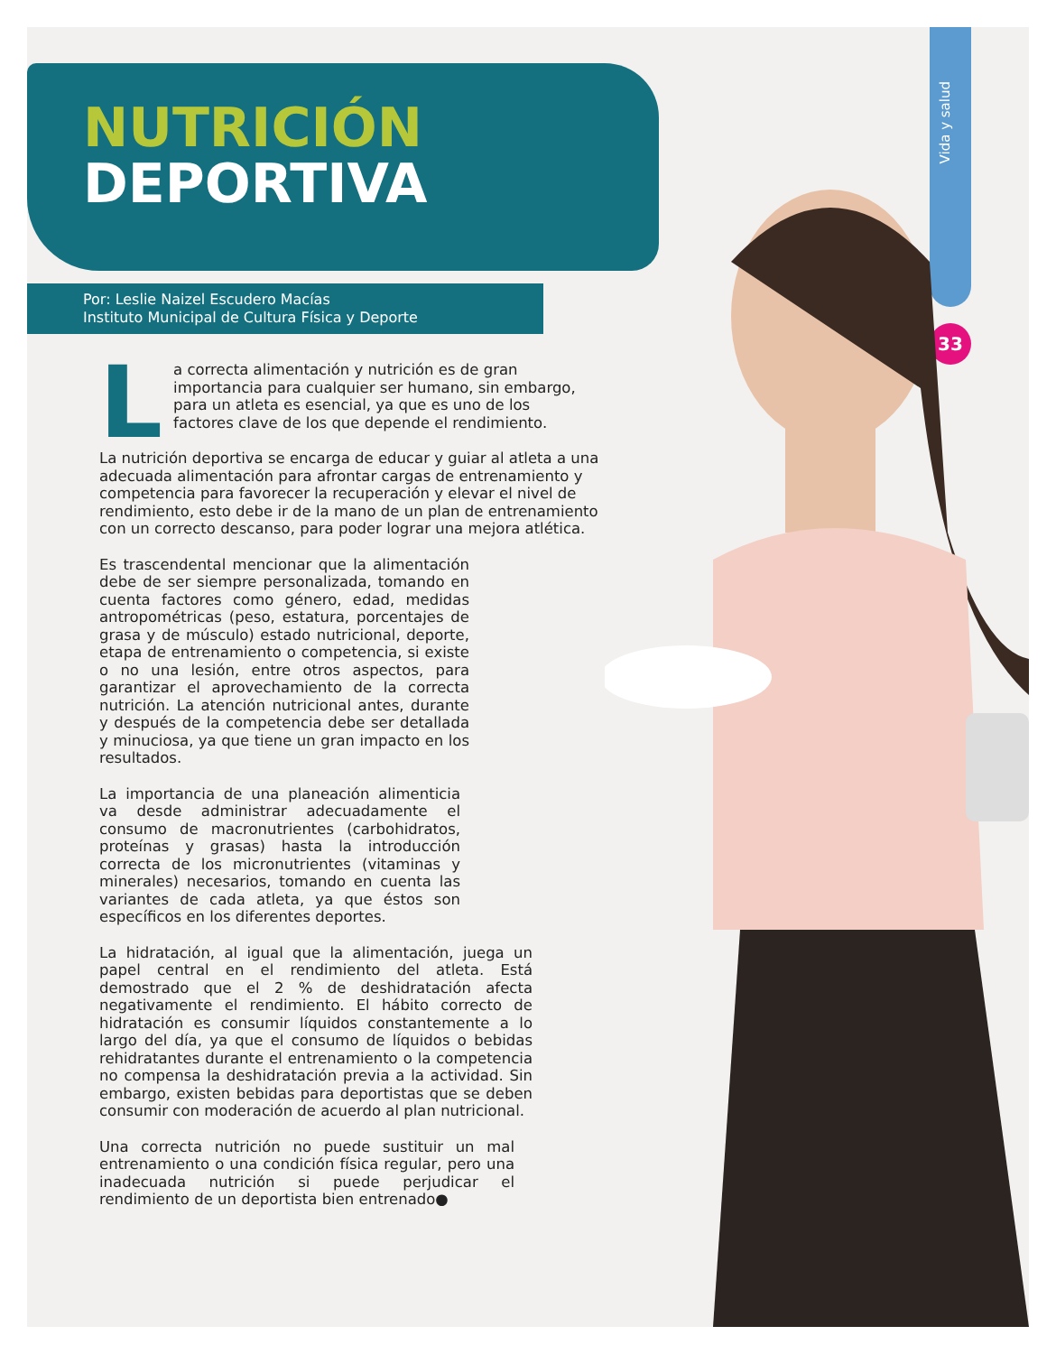Vida y salud
33
NUTRICIÓN
DEPORTIVA
Por: Leslie Naizel Escudero Macías
Instituto Municipal de Cultura Física y Deporte
La correcta alimentación y nutrición es de gran importancia para cualquier ser humano, sin embargo, para un atleta es esencial, ya que es uno de los factores clave de los que depende el rendimiento.
La nutrición deportiva se encarga de educar y guiar al atleta a una adecuada alimentación para afrontar cargas de entrenamiento y competencia para favorecer la recuperación y elevar el nivel de rendimiento, esto debe ir de la mano de un plan de entrenamiento con un correcto descanso, para poder lograr una mejora atlética.
Es trascendental mencionar que la alimentación debe de ser siempre personalizada, tomando en cuenta factores como género, edad, medidas antropométricas (peso, estatura, porcentajes de grasa y de músculo) estado nutricional, deporte, etapa de entrenamiento o competencia, si existe o no una lesión, entre otros aspectos, para garantizar el aprovechamiento de la correcta nutrición. La atención nutricional antes, durante y después de la competencia debe ser detallada y minuciosa, ya que tiene un gran impacto en los resultados.
La importancia de una planeación alimenticia va desde administrar adecuadamente el consumo de macronutrientes (carbohidratos, proteínas y grasas) hasta la introducción correcta de los micronutrientes (vitaminas y minerales) necesarios, tomando en cuenta las variantes de cada atleta, ya que éstos son específicos en los diferentes deportes.
La hidratación, al igual que la alimentación, juega un papel central en el rendimiento del atleta. Está demostrado que el 2 % de deshidratación afecta negativamente el rendimiento. El hábito correcto de hidratación es consumir líquidos constantemente a lo largo del día, ya que el consumo de líquidos o bebidas rehidratantes durante el entrenamiento o la competencia no compensa la deshidratación previa a la actividad. Sin embargo, existen bebidas para deportistas que se deben consumir con moderación de acuerdo al plan nutricional.
Una correcta nutrición no puede sustituir un mal entrenamiento o una condición física regular, pero una inadecuada nutrición si puede perjudicar el rendimiento de un deportista bien entrenado●